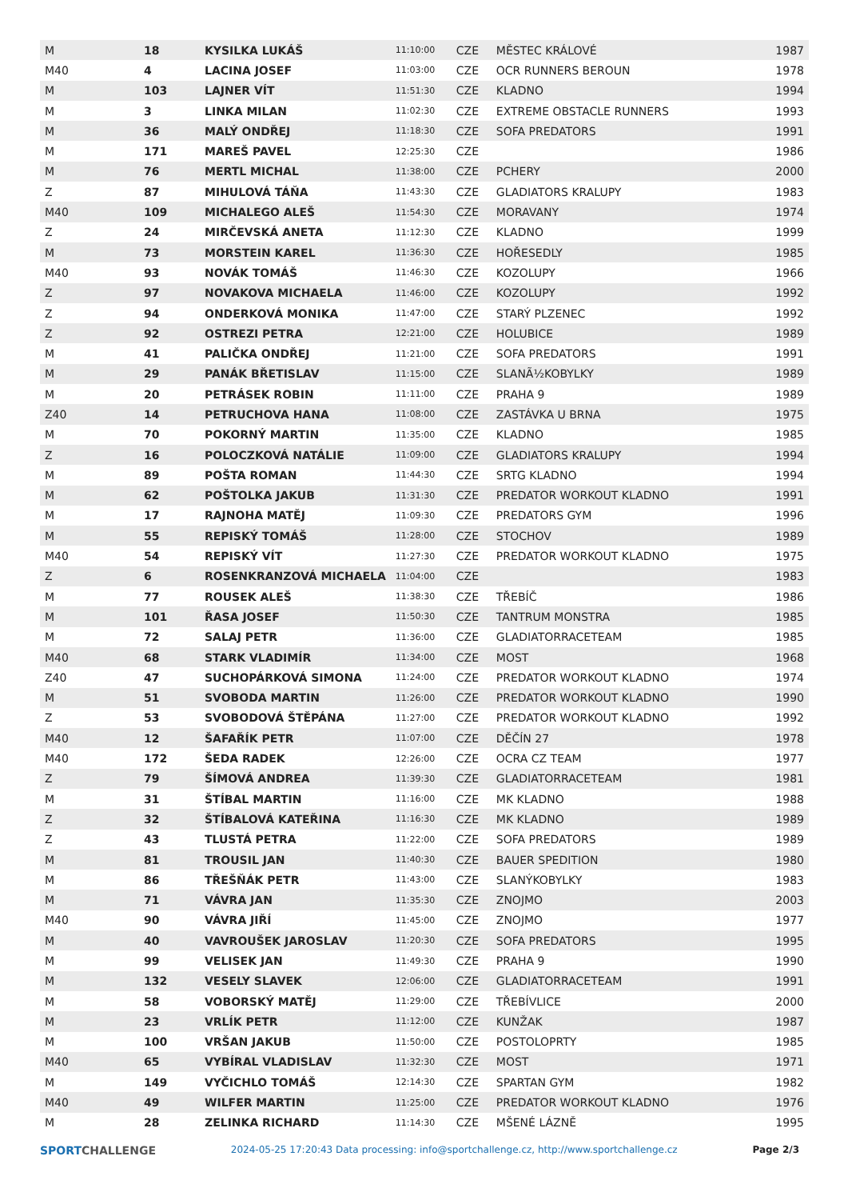| M | 18 | KYSILKA LUKÁŠ | 11:10:00 | CZE | MĚSTEC KRÁLOVÉ | 1987 |
| M40 | 4 | LACINA JOSEF | 11:03:00 | CZE | OCR RUNNERS BEROUN | 1978 |
| M | 103 | LAJNER VÍT | 11:51:30 | CZE | KLADNO | 1994 |
| M | 3 | LINKA MILAN | 11:02:30 | CZE | EXTREME OBSTACLE RUNNERS | 1993 |
| M | 36 | MALÝ ONDŘEJ | 11:18:30 | CZE | SOFA PREDATORS | 1991 |
| M | 171 | MAREŠ PAVEL | 12:25:30 | CZE | | 1986 |
| M | 76 | MERTL MICHAL | 11:38:00 | CZE | PCHERY | 2000 |
| Z | 87 | MIHULOVÁ TÁŇA | 11:43:30 | CZE | GLADIATORS KRALUPY | 1983 |
| M40 | 109 | MICHALEGO ALEŠ | 11:54:30 | CZE | MORAVANY | 1974 |
| Z | 24 | MIRČEVSKÁ ANETA | 11:12:30 | CZE | KLADNO | 1999 |
| M | 73 | MORSTEIN KAREL | 11:36:30 | CZE | HOŘESEDLY | 1985 |
| M40 | 93 | NOVÁK TOMÁŠ | 11:46:30 | CZE | KOZOLUPY | 1966 |
| Z | 97 | NOVAKOVA MICHAELA | 11:46:00 | CZE | KOZOLUPY | 1992 |
| Z | 94 | ONDERKOVÁ MONIKA | 11:47:00 | CZE | STARÝ PLZENEC | 1992 |
| Z | 92 | OSTREZI PETRA | 12:21:00 | CZE | HOLUBICE | 1989 |
| M | 41 | PALIČKA ONDŘEJ | 11:21:00 | CZE | SOFA PREDATORS | 1991 |
| M | 29 | PANÁK BŘETISLAV | 11:15:00 | CZE | SLANÃ½KOBYLKY | 1989 |
| M | 20 | PETRÁSEK ROBIN | 11:11:00 | CZE | PRAHA 9 | 1989 |
| Z40 | 14 | PETRUCHOVA HANA | 11:08:00 | CZE | ZASTÁVKA U BRNA | 1975 |
| M | 70 | POKORNÝ MARTIN | 11:35:00 | CZE | KLADNO | 1985 |
| Z | 16 | POLOCZKOVÁ NATÁLIE | 11:09:00 | CZE | GLADIATORS KRALUPY | 1994 |
| M | 89 | POŠTA ROMAN | 11:44:30 | CZE | SRTG KLADNO | 1994 |
| M | 62 | POŠTOLKA JAKUB | 11:31:30 | CZE | PREDATOR WORKOUT KLADNO | 1991 |
| M | 17 | RAJNOHA MATĚJ | 11:09:30 | CZE | PREDATORS GYM | 1996 |
| M | 55 | REPISKÝ TOMÁŠ | 11:28:00 | CZE | STOCHOV | 1989 |
| M40 | 54 | REPISKÝ VÍT | 11:27:30 | CZE | PREDATOR WORKOUT KLADNO | 1975 |
| Z | 6 | ROSENKRANZOVÁ MICHAELA | 11:04:00 | CZE | | 1983 |
| M | 77 | ROUSEK ALEŠ | 11:38:30 | CZE | TŘEBÍČ | 1986 |
| M | 101 | ŘASA JOSEF | 11:50:30 | CZE | TANTRUM MONSTRA | 1985 |
| M | 72 | SALAJ PETR | 11:36:00 | CZE | GLADIATORRACETEAM | 1985 |
| M40 | 68 | STARK VLADIMÍR | 11:34:00 | CZE | MOST | 1968 |
| Z40 | 47 | SUCHOPÁRKOVÁ SIMONA | 11:24:00 | CZE | PREDATOR WORKOUT KLADNO | 1974 |
| M | 51 | SVOBODA MARTIN | 11:26:00 | CZE | PREDATOR WORKOUT KLADNO | 1990 |
| Z | 53 | SVOBODOVÁ ŠTĚPÁNA | 11:27:00 | CZE | PREDATOR WORKOUT KLADNO | 1992 |
| M40 | 12 | ŠAFAŘÍK PETR | 11:07:00 | CZE | DĚČÍN 27 | 1978 |
| M40 | 172 | ŠEDA RADEK | 12:26:00 | CZE | OCRA CZ TEAM | 1977 |
| Z | 79 | ŠÍMOVÁ ANDREA | 11:39:30 | CZE | GLADIATORRACETEAM | 1981 |
| M | 31 | ŠTÍBAL MARTIN | 11:16:00 | CZE | MK KLADNO | 1988 |
| Z | 32 | ŠTÍBALOVÁ KATEŘINA | 11:16:30 | CZE | MK KLADNO | 1989 |
| Z | 43 | TLUSTÁ PETRA | 11:22:00 | CZE | SOFA PREDATORS | 1989 |
| M | 81 | TROUSIL JAN | 11:40:30 | CZE | BAUER SPEDITION | 1980 |
| M | 86 | TŘEŠŇÁK PETR | 11:43:00 | CZE | SLANÝKOBYLKY | 1983 |
| M | 71 | VÁVRA JAN | 11:35:30 | CZE | ZNOJMO | 2003 |
| M40 | 90 | VÁVRA JIŘÍ | 11:45:00 | CZE | ZNOJMO | 1977 |
| M | 40 | VAVROUŠEK JAROSLAV | 11:20:30 | CZE | SOFA PREDATORS | 1995 |
| M | 99 | VELISEK JAN | 11:49:30 | CZE | PRAHA 9 | 1990 |
| M | 132 | VESELY SLAVEK | 12:06:00 | CZE | GLADIATORRACETEAM | 1991 |
| M | 58 | VOBORSKÝ MATĚJ | 11:29:00 | CZE | TŘEBÍVLICE | 2000 |
| M | 23 | VRLÍK PETR | 11:12:00 | CZE | KUNŽAK | 1987 |
| M | 100 | VRŠAN JAKUB | 11:50:00 | CZE | POSTOLOPRTY | 1985 |
| M40 | 65 | VYBÍRAL VLADISLAV | 11:32:30 | CZE | MOST | 1971 |
| M | 149 | VYČICHLO TOMÁŠ | 12:14:30 | CZE | SPARTAN GYM | 1982 |
| M40 | 49 | WILFER MARTIN | 11:25:00 | CZE | PREDATOR WORKOUT KLADNO | 1976 |
| M | 28 | ZELINKA RICHARD | 11:14:30 | CZE | MŠENÉ LÁZNĚ | 1995 |
SPORTCHALLENGE
2024-05-25 17:20:43 Data processing: info@sportchallenge.cz, http://www.sportchallenge.cz
Page 2/3